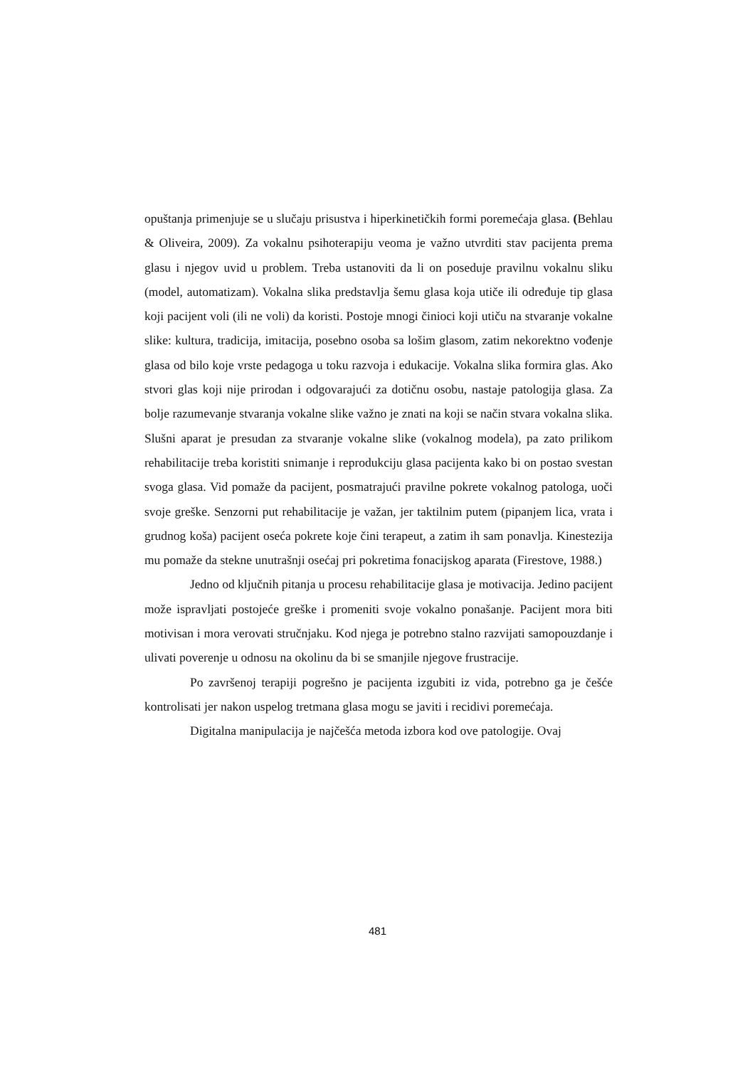opuštanja primenjuje se u slučaju prisustva i hiperkinetičkih formi poremećaja glasa. (Behlau & Oliveira, 2009). Za vokalnu psihoterapiju veoma je važno utvrditi stav pacijenta prema glasu i njegov uvid u problem. Treba ustanoviti da li on poseduje pravilnu vokalnu sliku (model, automatizam). Vokalna slika predstavlja šemu glasa koja utiče ili određuje tip glasa koji pacijent voli (ili ne voli) da koristi. Postoje mnogi činioci koji utiču na stvaranje vokalne slike: kultura, tradicija, imitacija, posebno osoba sa lošim glasom, zatim nekorektno vođenje glasa od bilo koje vrste pedagoga u toku razvoja i edukacije. Vokalna slika formira glas. Ako stvori glas koji nije prirodan i odgovarajući za dotičnu osobu, nastaje patologija glasa. Za bolje razumevanje stvaranja vokalne slike važno je znati na koji se način stvara vokalna slika. Slušni aparat je presudan za stvaranje vokalne slike (vokalnog modela), pa zato prilikom rehabilitacije treba koristiti snimanje i reprodukciju glasa pacijenta kako bi on postao svestan svoga glasa. Vid pomaže da pacijent, posmatrajući pravilne pokrete vokalnog patologa, uoči svoje greške. Senzorni put rehabilitacije je važan, jer taktilnim putem (pipanjem lica, vrata i grudnog koša) pacijent oseća pokrete koje čini terapeut, a zatim ih sam ponavlja. Kinestezija mu pomaže da stekne unutrašnji osećaj pri pokretima fonacijskog aparata (Firestove, 1988.)
Jedno od ključnih pitanja u procesu rehabilitacije glasa je motivacija. Jedino pacijent može ispravljati postojeće greške i promeniti svoje vokalno ponašanje. Pacijent mora biti motivisan i mora verovati stručnjaku. Kod njega je potrebno stalno razvijati samopouzdanje i ulivati poverenje u odnosu na okolinu da bi se smanjile njegove frustracije.
Po završenoj terapiji pogrešno je pacijenta izgubiti iz vida, potrebno ga je češće kontrolisati jer nakon uspelog tretmana glasa mogu se javiti i recidivi poremećaja.
Digitalna manipulacija je najčešća metoda izbora kod ove patologije. Ovaj
481